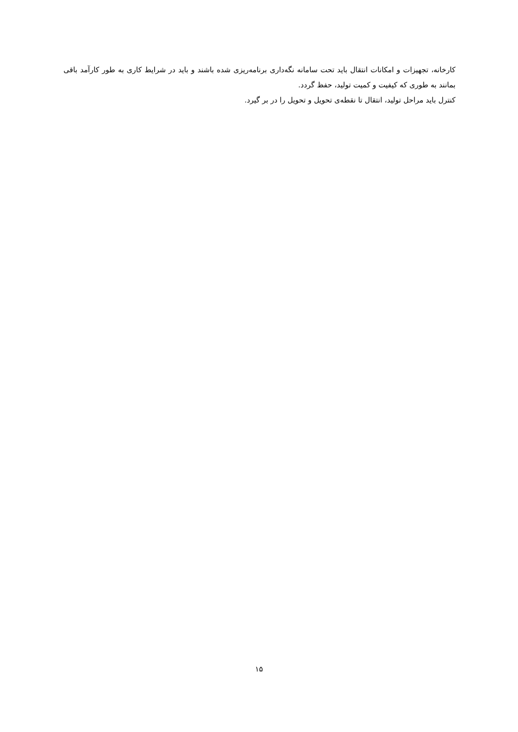کارخانه، تجهیزات و امکانات انتقال باید تحت سامانه نگه‌داری برنامه‌ریزی شده باشند و باید در شرایط کاری به طور کارآمد باقی بمانند به طوری که کیفیت و کمیت تولید، حفظ گردد.
کنترل باید مراحل تولید، انتقال تا نقطه‌ی تحویل و تحویل را در بر گیرد.
۱۵